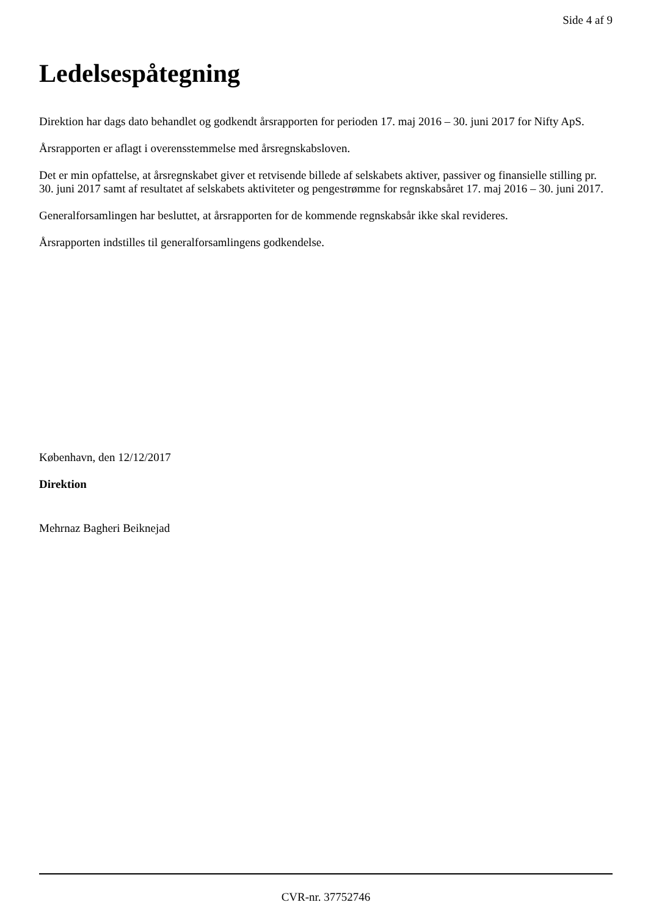Side 4 af 9
Ledelsespåtegning
Direktion har dags dato behandlet og godkendt årsrapporten for perioden 17. maj 2016 – 30. juni 2017 for Nifty ApS.
Årsrapporten er aflagt i overensstemmelse med årsregnskabsloven.
Det er min opfattelse, at årsregnskabet giver et retvisende billede af selskabets aktiver, passiver og finansielle stilling pr. 30. juni 2017 samt af resultatet af selskabets aktiviteter og pengestrømme for regnskabsåret 17. maj 2016 – 30. juni 2017.
Generalforsamlingen har besluttet, at årsrapporten for de kommende regnskabsår ikke skal revideres.
Årsrapporten indstilles til generalforsamlingens godkendelse.
København, den 12/12/2017
Direktion
Mehrnaz Bagheri Beiknejad
CVR-nr. 37752746